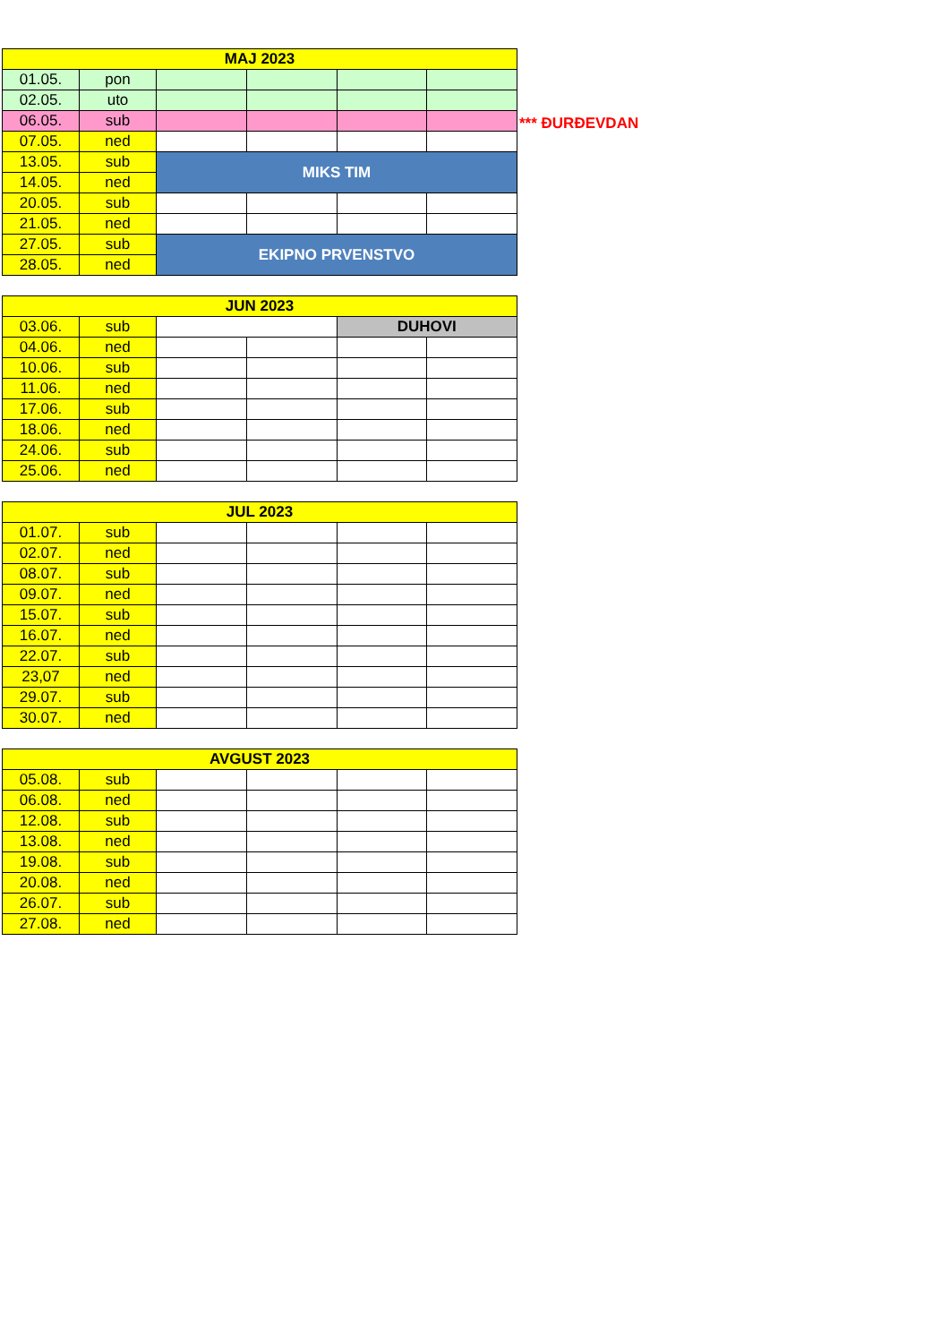| MAJ 2023 | | | | | |
| --- | --- | --- | --- | --- | --- |
| 01.05. | pon | | | | |
| 02.05. | uto | | | | |
| 06.05. | sub | | | | |
| 07.05. | ned | | | | |
| 13.05. | sub | MIKS TIM | | | |
| 14.05. | ned | | | | |
| 20.05. | sub | | | | |
| 21.05. | ned | | | | |
| 27.05. | sub | EKIPNO PRVENSTVO | | | |
| 28.05. | ned | | | | |
*** ĐURĐEVDAN
| JUN 2023 | | | | | |
| --- | --- | --- | --- | --- | --- |
| 03.06. | sub | | | DUHOVI | |
| 04.06. | ned | | | | |
| 10.06. | sub | | | | |
| 11.06. | ned | | | | |
| 17.06. | sub | | | | |
| 18.06. | ned | | | | |
| 24.06. | sub | | | | |
| 25.06. | ned | | | | |
| JUL 2023 | | | | | |
| --- | --- | --- | --- | --- | --- |
| 01.07. | sub | | | | |
| 02.07. | ned | | | | |
| 08.07. | sub | | | | |
| 09.07. | ned | | | | |
| 15.07. | sub | | | | |
| 16.07. | ned | | | | |
| 22.07. | sub | | | | |
| 23,07 | ned | | | | |
| 29.07. | sub | | | | |
| 30.07. | ned | | | | |
| AVGUST 2023 | | | | | |
| --- | --- | --- | --- | --- | --- |
| 05.08. | sub | | | | |
| 06.08. | ned | | | | |
| 12.08. | sub | | | | |
| 13.08. | ned | | | | |
| 19.08. | sub | | | | |
| 20.08. | ned | | | | |
| 26.07. | sub | | | | |
| 27.08. | ned | | | | |